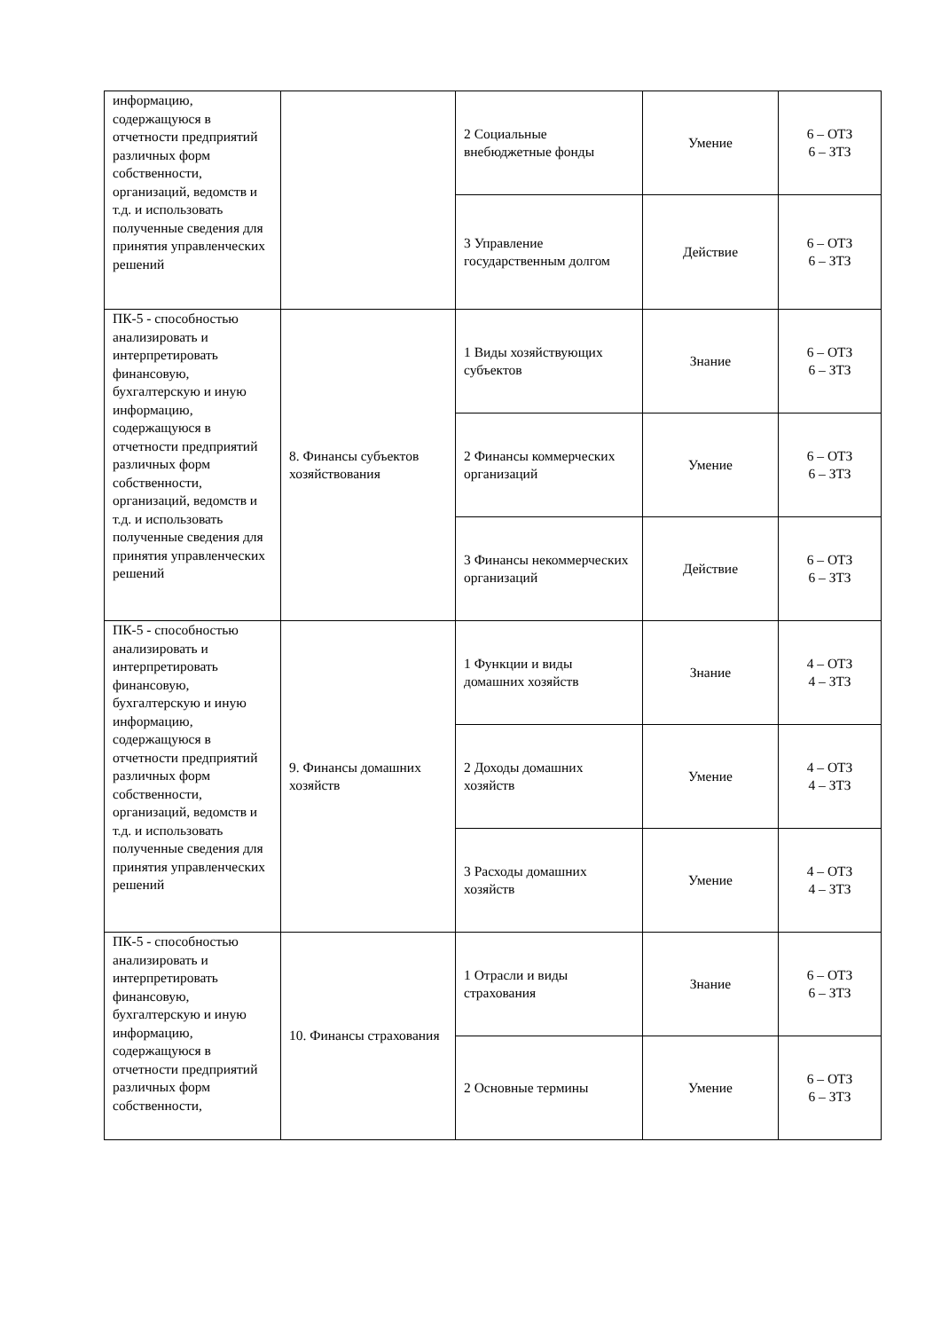| информацию, содержащуюся в отчетности предприятий различных форм собственности, организаций, ведомств и т.д. и использовать полученные сведения для принятия управленческих решений | | 2 Социальные внебюджетные фонды | Умение | 6 – ОТЗ 6 – ЗТЗ |
| | | 3 Управление государственным долгом | Действие | 6 – ОТЗ 6 – ЗТЗ |
| ПК-5 - способностью анализировать и интерпретировать финансовую, бухгалтерскую и иную информацию, содержащуюся в отчетности предприятий различных форм собственности, организаций, ведомств и т.д. и использовать полученные сведения для принятия управленческих решений | 8. Финансы субъектов хозяйствования | 1 Виды хозяйствующих субъектов | Знание | 6 – ОТЗ 6 – ЗТЗ |
| | | 2 Финансы коммерческих организаций | Умение | 6 – ОТЗ 6 – ЗТЗ |
| | | 3 Финансы некоммерческих организаций | Действие | 6 – ОТЗ 6 – ЗТЗ |
| ПК-5 - способностью анализировать и интерпретировать финансовую, бухгалтерскую и иную информацию, содержащуюся в отчетности предприятий различных форм собственности, организаций, ведомств и т.д. и использовать полученные сведения для принятия управленческих решений | 9. Финансы домашних хозяйств | 1 Функции и виды домашних хозяйств | Знание | 4 – ОТЗ 4 – ЗТЗ |
| | | 2 Доходы домашних хозяйств | Умение | 4 – ОТЗ 4 – ЗТЗ |
| | | 3 Расходы домашних хозяйств | Умение | 4 – ОТЗ 4 – ЗТЗ |
| ПК-5 - способностью анализировать и интерпретировать финансовую, бухгалтерскую и иную информацию, содержащуюся в отчетности предприятий различных форм собственности, | 10. Финансы страхования | 1 Отрасли и виды страхования | Знание | 6 – ОТЗ 6 – ЗТЗ |
| | | 2 Основные термины | Умение | 6 – ОТЗ 6 – ЗТЗ |